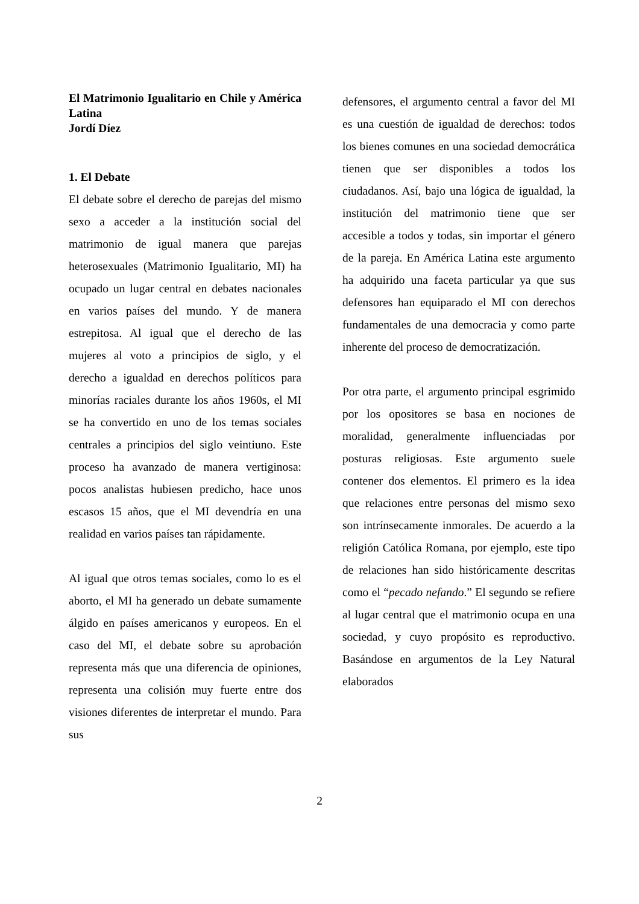El Matrimonio Igualitario en Chile y América Latina
Jordí Díez
1. El Debate
El debate sobre el derecho de parejas del mismo sexo a acceder a la institución social del matrimonio de igual manera que parejas heterosexuales (Matrimonio Igualitario, MI) ha ocupado un lugar central en debates nacionales en varios países del mundo. Y de manera estrepitosa. Al igual que el derecho de las mujeres al voto a principios de siglo, y el derecho a igualdad en derechos políticos para minorías raciales durante los años 1960s, el MI se ha convertido en uno de los temas sociales centrales a principios del siglo veintiuno. Este proceso ha avanzado de manera vertiginosa: pocos analistas hubiesen predicho, hace unos escasos 15 años, que el MI devendría en una realidad en varios países tan rápidamente.
Al igual que otros temas sociales, como lo es el aborto, el MI ha generado un debate sumamente álgido en países americanos y europeos. En el caso del MI, el debate sobre su aprobación representa más que una diferencia de opiniones, representa una colisión muy fuerte entre dos visiones diferentes de interpretar el mundo. Para sus
defensores, el argumento central a favor del MI es una cuestión de igualdad de derechos: todos los bienes comunes en una sociedad democrática tienen que ser disponibles a todos los ciudadanos. Así, bajo una lógica de igualdad, la institución del matrimonio tiene que ser accesible a todos y todas, sin importar el género de la pareja. En América Latina este argumento ha adquirido una faceta particular ya que sus defensores han equiparado el MI con derechos fundamentales de una democracia y como parte inherente del proceso de democratización.
Por otra parte, el argumento principal esgrimido por los opositores se basa en nociones de moralidad, generalmente influenciadas por posturas religiosas. Este argumento suele contener dos elementos. El primero es la idea que relaciones entre personas del mismo sexo son intrínsecamente inmorales. De acuerdo a la religión Católica Romana, por ejemplo, este tipo de relaciones han sido históricamente descritas como el “pecado nefando.” El segundo se refiere al lugar central que el matrimonio ocupa en una sociedad, y cuyo propósito es reproductivo. Basándose en argumentos de la Ley Natural elaborados
2